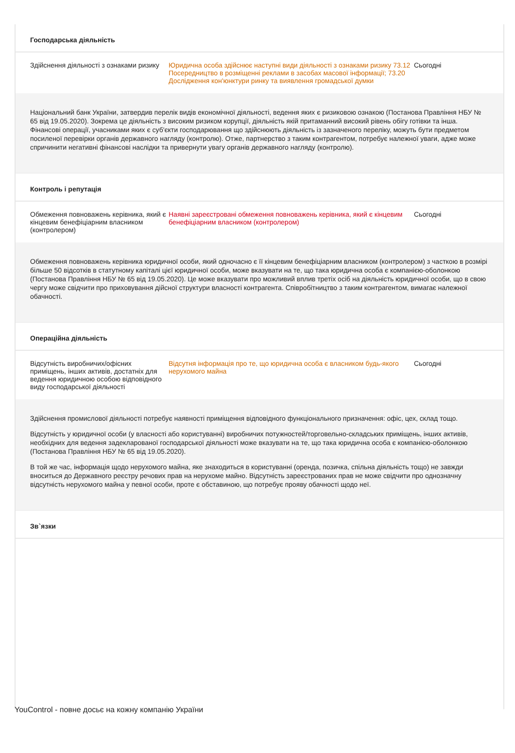Господарська діяльність
Здійснення діяльності з ознаками ризику
Юридична особа здійснює наступні види діяльності з ознаками ризику 73.12 Посередництво в розміщенні реклами в засобах масової інформації; 73.20 Дослідження кон'юнктури ринку та виявлення громадської думки
Сьогодні
Національний банк України, затвердив перелік видів економічної діяльності, ведення яких є ризиковою ознакою (Постанова Правління НБУ № 65 від 19.05.2020). Зокрема це діяльність з високим ризиком корупції, діяльність якій притаманний високий рівень обігу готівки та інша. Фінансові операції, учасниками яких є суб'єкти господарювання що здійснюють діяльність із зазначеного переліку, можуть бути предметом посиленої перевірки органів державного нагляду (контролю). Отже, партнерство з таким контрагентом, потребує належної уваги, адже може спричинити негативні фінансові наслідки та привернути увагу органів державного нагляду (контролю).
Контроль і репутація
Обмеження повноважень керівника, який є кінцевим бенефіціарним власником (контролером)
Наявні зареєстровані обмеження повноважень керівника, який є кінцевим бенефіціарним власником (контролером)
Сьогодні
Обмеження повноважень керівника юридичної особи, який одночасно є її кінцевим бенефіціарним власником (контролером) з часткою в розмірі більше 50 відсотків в статутному капіталі цієї юридичної особи, може вказувати на те, що така юридична особа є компанією-оболонкою (Постанова Правління НБУ № 65 від 19.05.2020). Це може вказувати про можливий вплив третіх осіб на діяльність юридичної особи, що в свою чергу може свідчити про приховування дійсної структури власності контрагента. Співробітництво з таким контрагентом, вимагає належної обачності.
Операційна діяльність
Відсутність виробничих/офісних приміщень, інших активів, достатніх для ведення юридичною особою відповідного виду господарської діяльності
Відсутня інформація про те, що юридична особа є власником будь-якого нерухомого майна
Сьогодні
Здійснення промислової діяльності потребує наявності приміщення відповідного функціонального призначення: офіс, цех, склад тощо.
Відсутність у юридичної особи (у власності або користуванні) виробничих потужностей/торговельно-складських приміщень, інших активів, необхідних для ведення задекларованої господарської діяльності може вказувати на те, що така юридична особа є компанією-оболонкою (Постанова Правління НБУ № 65 від 19.05.2020).
В той же час, інформація щодо нерухомого майна, яке знаходиться в користуванні (оренда, позичка, спільна діяльність тощо) не завжди вноситься до Державного реєстру речових прав на нерухоме майно. Відсутність зареєстрованих прав не може свідчити про однозначну відсутність нерухомого майна у певної особи, проте є обставиною, що потребує прояву обачності щодо неї.
Зв`язки
YouControl - повне досьє на кожну компанію України